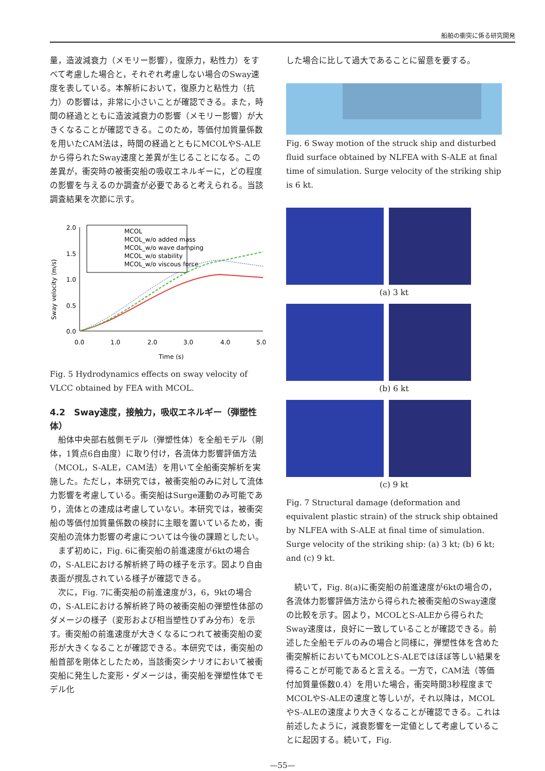船舶の衝突に係る研究開発
量，造波減衰力（メモリー影響），復原力，粘性力）をすべて考慮した場合と，それぞれ考慮しない場合のSway速度を表している。本解析において，復原力と粘性力（抗力）の影響は，非常に小さいことが確認できる。また，時間の経過とともに造波減衰力の影響（メモリー影響）が大きくなることが確認できる。このため，等価付加質量係数を用いたCAM法は，時間の経過とともにMCOLやS-ALEから得られたSway速度と差異が生じることになる。この差異が，衝突時の被衝突船の吸収エネルギーに，どの程度の影響を与えるのか調査が必要であると考えられる。当該調査結果を次節に示す。
Sway velocity (m/s)
2.0
1.5
1.0
0.5
0.0
0.0
1.0
2.0
3.0
4.0
5.0
Time (s)
MCOL
MCOL_w/o added mass
MCOL_w/o wave damping
MCOL_w/o stability
MCOL_w/o viscous force
Fig. 5 Hydrodynamics effects on sway velocity of VLCC obtained by FEA with MCOL.
4.2　Sway速度，接触力，吸収エネルギー（弾塑性体）
　船体中央部右舷側モデル（弾塑性体）を全船モデル（剛体，1質点6自由度）に取り付け，各流体力影響評価方法（MCOL，S-ALE，CAM法）を用いて全船衝突解析を実施した。ただし，本研究では，被衝突船のみに対して流体力影響を考慮している。衝突船はSurge運動のみ可能であり，流体との連成は考慮していない。本研究では，被衝突船の等価付加質量係数の検討に主眼を置いているため，衝突船の流体力影響の考慮については今後の課題としたい。
　まず初めに，Fig. 6に衝突船の前進速度が6ktの場合の，S-ALEにおける解析終了時の様子を示す。図より自由表面が撹乱されている様子が確認できる。
　次に，Fig. 7に衝突船の前進速度が3，6，9ktの場合の，S-ALEにおける解析終了時の被衝突船の弾塑性体部のダメージの様子（変形および相当塑性ひずみ分布）を示す。衝突船の前進速度が大きくなるにつれて被衝突船の変形が大きくなることが確認できる。本研究では，衝突船の船首部を剛体としたため，当該衝突シナリオにおいて被衝突船に発生した変形・ダメージは，衝突船を弾塑性体でモデル化
した場合に比して過大であることに留意を要する。
Fig. 6 Sway motion of the struck ship and disturbed fluid surface obtained by NLFEA with S-ALE at final time of simulation. Surge velocity of the striking ship is 6 kt.
(a) 3 kt
(b) 6 kt
(c) 9 kt
Fig. 7 Structural damage (deformation and equivalent plastic strain) of the struck ship obtained by NLFEA with S-ALE at final time of simulation. Surge velocity of the striking ship: (a) 3 kt; (b) 6 kt; and (c) 9 kt.
　続いて，Fig. 8(a)に衝突船の前進速度が6ktの場合の，各流体力影響評価方法から得られた被衝突船のSway速度の比較を示す。図より，MCOLとS-ALEから得られたSway速度は，良好に一致していることが確認できる。前述した全船モデルのみの場合と同様に，弾塑性体を含めた衝突解析においてもMCOLとS-ALEではほぼ等しい結果を得ることが可能であると言える。一方で，CAM法（等価付加質量係数0.4）を用いた場合，衝突時間3秒程度までMCOLやS-ALEの速度と等しいが，それ以降は，MCOLやS-ALEの速度より大きくなることが確認できる。これは前述したように，減衰影響を一定値として考慮していることに起因する。続いて，Fig.
—55—